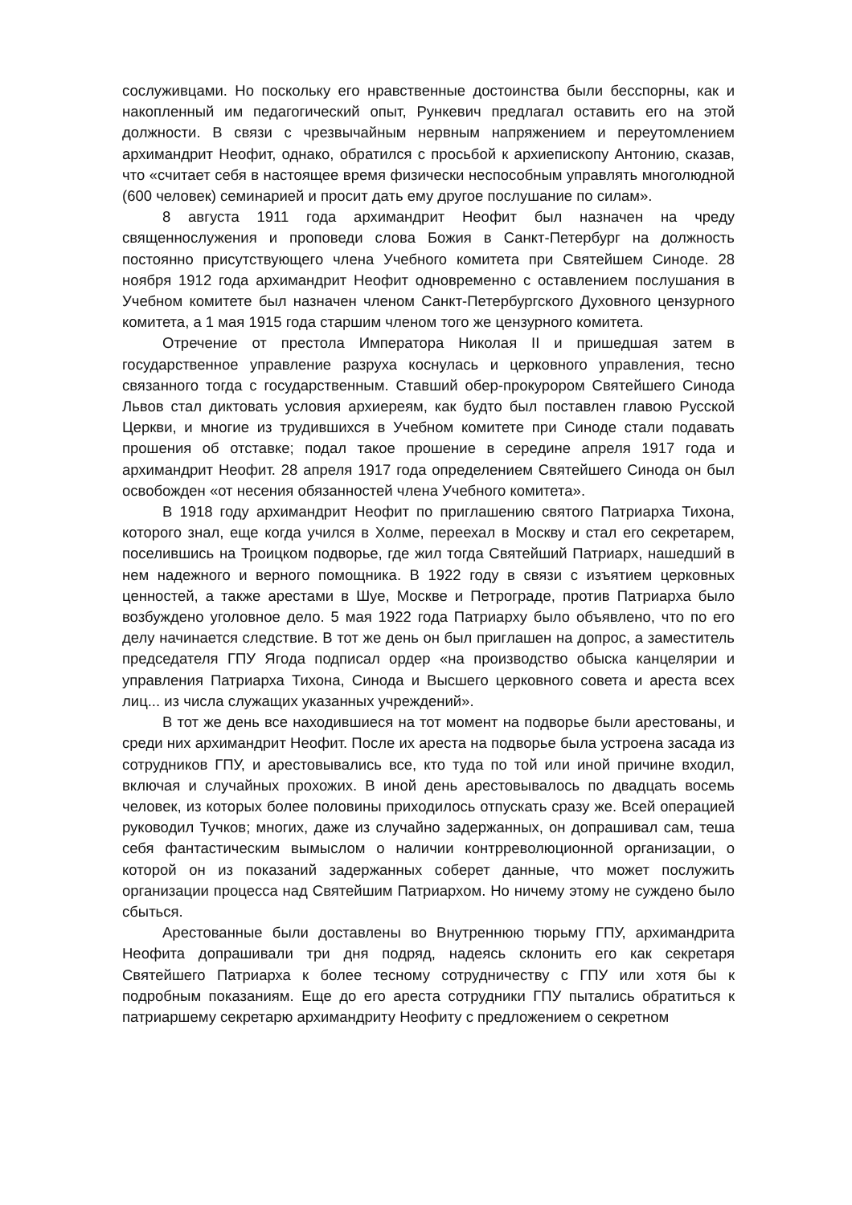сослуживцами. Но поскольку его нравственные достоинства были бесспорны, как и накопленный им педагогический опыт, Рункевич предлагал оставить его на этой должности. В связи с чрезвычайным нервным напряжением и переутомлением архимандрит Неофит, однако, обратился с просьбой к архиепископу Антонию, сказав, что «считает себя в настоящее время физически неспособным управлять многолюдной (600 человек) семинарией и просит дать ему другое послушание по силам».
8 августа 1911 года архимандрит Неофит был назначен на чреду священнослужения и проповеди слова Божия в Санкт-Петербург на должность постоянно присутствующего члена Учебного комитета при Святейшем Синоде. 28 ноября 1912 года архимандрит Неофит одновременно с оставлением послушания в Учебном комитете был назначен членом Санкт-Петербургского Духовного цензурного комитета, а 1 мая 1915 года старшим членом того же цензурного комитета.
Отречение от престола Императора Николая II и пришедшая затем в государственное управление разруха коснулась и церковного управления, тесно связанного тогда с государственным. Ставший обер-прокурором Святейшего Синода Львов стал диктовать условия архиереям, как будто был поставлен главою Русской Церкви, и многие из трудившихся в Учебном комитете при Синоде стали подавать прошения об отставке; подал такое прошение в середине апреля 1917 года и архимандрит Неофит. 28 апреля 1917 года определением Святейшего Синода он был освобожден «от несения обязанностей члена Учебного комитета».
В 1918 году архимандрит Неофит по приглашению святого Патриарха Тихона, которого знал, еще когда учился в Холме, переехал в Москву и стал его секретарем, поселившись на Троицком подворье, где жил тогда Святейший Патриарх, нашедший в нем надежного и верного помощника. В 1922 году в связи с изъятием церковных ценностей, а также арестами в Шуе, Москве и Петрограде, против Патриарха было возбуждено уголовное дело. 5 мая 1922 года Патриарху было объявлено, что по его делу начинается следствие. В тот же день он был приглашен на допрос, а заместитель председателя ГПУ Ягода подписал ордер «на производство обыска канцелярии и управления Патриарха Тихона, Синода и Высшего церковного совета и ареста всех лиц... из числа служащих указанных учреждений».
В тот же день все находившиеся на тот момент на подворье были арестованы, и среди них архимандрит Неофит. После их ареста на подворье была устроена засада из сотрудников ГПУ, и арестовывались все, кто туда по той или иной причине входил, включая и случайных прохожих. В иной день арестовывалось по двадцать восемь человек, из которых более половины приходилось отпускать сразу же. Всей операцией руководил Тучков; многих, даже из случайно задержанных, он допрашивал сам, теша себя фантастическим вымыслом о наличии контрреволюционной организации, о которой он из показаний задержанных соберет данные, что может послужить организации процесса над Святейшим Патриархом. Но ничему этому не суждено было сбыться.
Арестованные были доставлены во Внутреннюю тюрьму ГПУ, архимандрита Неофита допрашивали три дня подряд, надеясь склонить его как секретаря Святейшего Патриарха к более тесному сотрудничеству с ГПУ или хотя бы к подробным показаниям. Еще до его ареста сотрудники ГПУ пытались обратиться к патриаршему секретарю архимандриту Неофиту с предложением о секретном